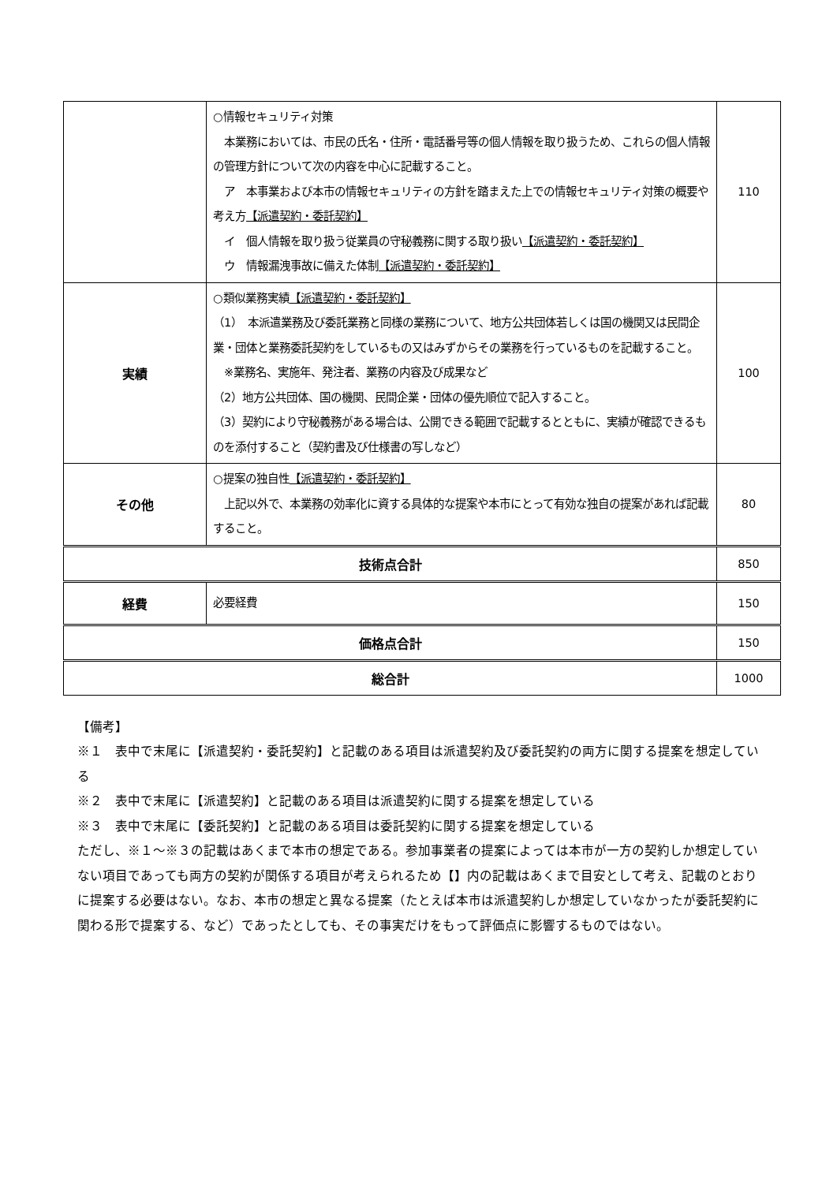| | ○情報セキュリティ対策 本業務においては、市民の氏名・住所・電話番号等の個人情報を取り扱うため、これらの個人情報の管理方針について次の内容を中心に記載すること。 ア 本事業および本市の情報セキュリティの方針を踏まえた上での情報セキュリティ対策の概要や考え方 【派遣契約・委託契約】 イ 個人情報を取り扱う従業員の守秘義務に関する取り扱い 【派遣契約・委託契約】 ウ 情報漏洩事故に備えた体制 【派遣契約・委託契約】 | 110 |
| 実績 | ○類似業務実績 【派遣契約・委託契約】 （1） 本派遣業務及び委託業務と同様の業務について、地方公共団体若しくは国の機関又は民間企業・団体と業務委託契約をしているもの又はみずからその業務を行っているものを記載すること。 ※業務名、実施年、発注者、業務の内容及び成果など （2）地方公共団体、国の機関、民間企業・団体の優先順位で記入すること。 （3）契約により守秘義務がある場合は、公開できる範囲で記載するとともに、実績が確認できるものを添付すること（契約書及び仕様書の写しなど） | 100 |
| その他 | ○提案の独自性 【派遣契約・委託契約】 上記以外で、本業務の効率化に資する具体的な提案や本市にとって有効な独自の提案があれば記載すること。 | 80 |
| 技術点合計 | | 850 |
| 経費 | 必要経費 | 150 |
| 価格点合計 | | 150 |
| 総合計 | | 1000 |
【備考】
※１　表中で末尾に【派遣契約・委託契約】と記載のある項目は派遣契約及び委託契約の両方に関する提案を想定している
※２　表中で末尾に【派遣契約】と記載のある項目は派遣契約に関する提案を想定している
※３　表中で末尾に【委託契約】と記載のある項目は委託契約に関する提案を想定している
ただし、※１～※３の記載はあくまで本市の想定である。参加事業者の提案によっては本市が一方の契約しか想定していない項目であっても両方の契約が関係する項目が考えられるため【】内の記載はあくまで目安として考え、記載のとおりに提案する必要はない。なお、本市の想定と異なる提案（たとえば本市は派遣契約しか想定していなかったが委託契約に関わる形で提案する、など）であったとしても、その事実だけをもって評価点に影響するものではない。